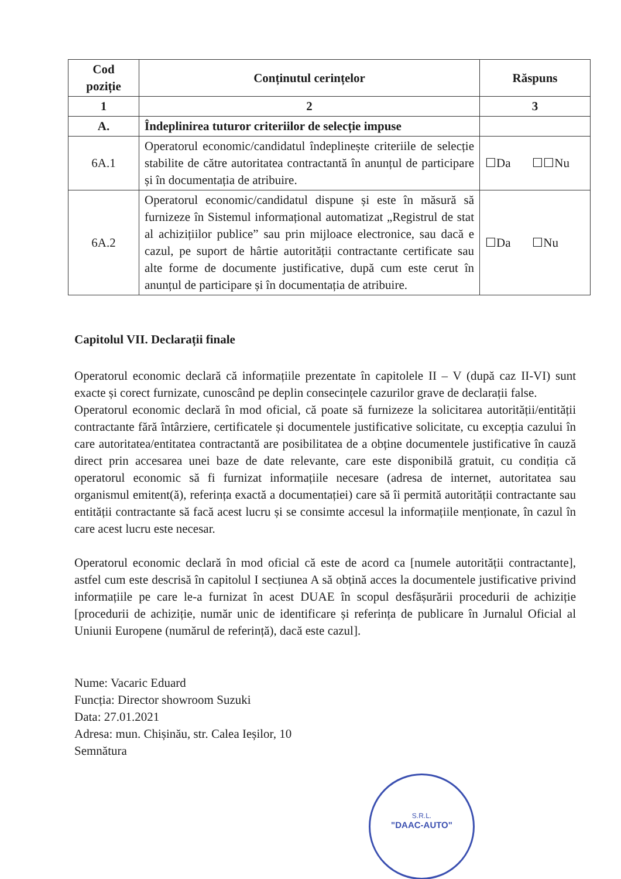| Cod poziție | Conținutul cerințelor | Răspuns |
| --- | --- | --- |
| 1 | 2 | 3 |
| A. | Îndeplinirea tuturor criteriilor de selecție impuse | |
| 6A.1 | Operatorul economic/candidatul îndeplinește criteriile de selecție stabilite de către autoritatea contractantă în anunțul de participare și în documentația de atribuire. | ☐Da ☐☐Nu |
| 6A.2 | Operatorul economic/candidatul dispune și este în măsură să furnizeze în Sistemul informațional automatizat „Registrul de stat al achizițiilor publice” sau prin mijloace electronice, sau dacă e cazul, pe suport de hârtie autorității contractante certificate sau alte forme de documente justificative, după cum este cerut în anunțul de participare și în documentația de atribuire. | ☐Da ☐Nu |
Capitolul VII. Declarații finale
Operatorul economic declară că informațiile prezentate în capitolele II – V (după caz II-VI) sunt exacte și corect furnizate, cunoscând pe deplin consecințele cazurilor grave de declarații false.
Operatorul economic declară în mod oficial, că poate să furnizeze la solicitarea autorității/entității contractante fără întârziere, certificatele și documentele justificative solicitate, cu excepția cazului în care autoritatea/entitatea contractantă are posibilitatea de a obține documentele justificative în cauză direct prin accesarea unei baze de date relevante, care este disponibilă gratuit, cu condiția că operatorul economic să fi furnizat informațiile necesare (adresa de internet, autoritatea sau organismul emitent(ă), referința exactă a documentației) care să îi permită autorității contractante sau entității contractante să facă acest lucru și se consimte accesul la informațiile menționate, în cazul în care acest lucru este necesar.
Operatorul economic declară în mod oficial că este de acord ca [numele autorității contractante], astfel cum este descrisă în capitolul I secțiunea A să obțină acces la documentele justificative privind informațiile pe care le-a furnizat în acest DUAE în scopul desfășurării procedurii de achiziție [procedurii de achiziție, număr unic de identificare și referința de publicare în Jurnalul Oficial al Uniunii Europene (numărul de referință), dacă este cazul].
Nume: Vacaric Eduard
Funcția: Director showroom Suzuki
Data: 27.01.2021
Adresa: mun. Chișinău, str. Calea Ieșilor, 10
Semnătura
S.R.L.
"DAAC-AUTO"